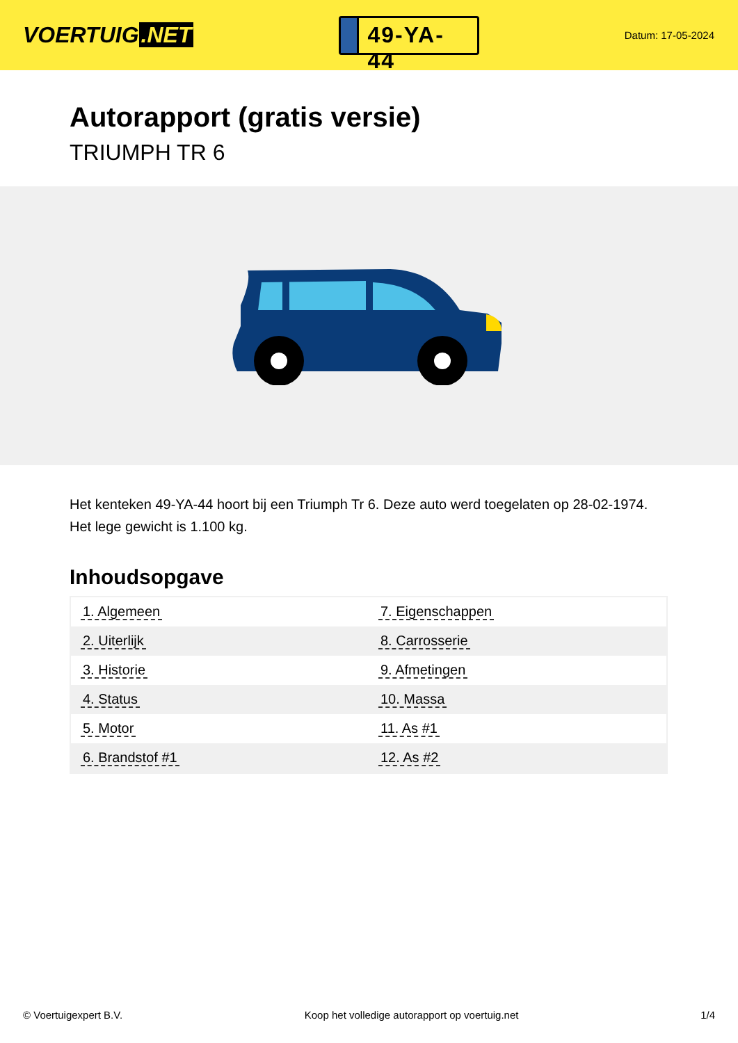VOERTUIG.NET
49-YA-44
Datum: 17-05-2024
Autorapport (gratis versie)
TRIUMPH TR 6
Het kenteken 49-YA-44 hoort bij een Triumph Tr 6. Deze auto werd toegelaten op 28-02-1974. Het lege gewicht is 1.100 kg.
Inhoudsopgave
| 1. Algemeen | 7. Eigenschappen |
| 2. Uiterlijk | 8. Carrosserie |
| 3. Historie | 9. Afmetingen |
| 4. Status | 10. Massa |
| 5. Motor | 11. As #1 |
| 6. Brandstof #1 | 12. As #2 |
© Voertuigexpert B.V. Koop het volledige autorapport op voertuig.net 1/4